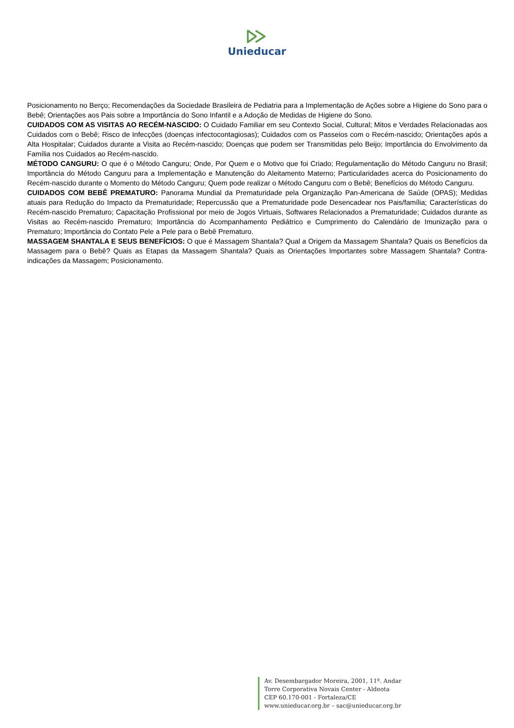Unieducar
Posicionamento no Berço; Recomendações da Sociedade Brasileira de Pediatria para a Implementação de Ações sobre a Higiene do Sono para o Bebê; Orientações aos Pais sobre a Importância do Sono Infantil e a Adoção de Medidas de Higiene do Sono.
CUIDADOS COM AS VISITAS AO RECÉM-NASCIDO: O Cuidado Familiar em seu Contexto Social, Cultural; Mitos e Verdades Relacionadas aos Cuidados com o Bebê; Risco de Infecções (doenças infectocontagiosas); Cuidados com os Passeios com o Recém-nascido; Orientações após a Alta Hospitalar; Cuidados durante a Visita ao Recém-nascido; Doenças que podem ser Transmitidas pelo Beijo; Importância do Envolvimento da Família nos Cuidados ao Recém-nascido.
MÉTODO CANGURU: O que é o Método Canguru; Onde, Por Quem e o Motivo que foi Criado; Regulamentação do Método Canguru no Brasil; Importância do Método Canguru para a Implementação e Manutenção do Aleitamento Materno; Particularidades acerca do Posicionamento do Recém-nascido durante o Momento do Método Canguru; Quem pode realizar o Método Canguru com o Bebê; Benefícios do Método Canguru.
CUIDADOS COM BEBÊ PREMATURO: Panorama Mundial da Prematuridade pela Organização Pan-Americana de Saúde (OPAS); Medidas atuais para Redução do Impacto da Prematuridade; Repercussão que a Prematuridade pode Desencadear nos Pais/família; Características do Recém-nascido Prematuro; Capacitação Profissional por meio de Jogos Virtuais, Softwares Relacionados a Prematuridade; Cuidados durante as Visitas ao Recém-nascido Prematuro; Importância do Acompanhamento Pediátrico e Cumprimento do Calendário de Imunização para o Prematuro; Importância do Contato Pele a Pele para o Bebê Prematuro.
MASSAGEM SHANTALA E SEUS BENEFÍCIOS: O que é Massagem Shantala? Qual a Origem da Massagem Shantala? Quais os Benefícios da Massagem para o Bebê? Quais as Etapas da Massagem Shantala? Quais as Orientações Importantes sobre Massagem Shantala? Contra-indicações da Massagem; Posicionamento.
Av. Desembargador Moreira, 2001, 11º. Andar
Torre Corporativa Novais Center - Aldeota
CEP 60.170-001 - Fortaleza/CE
www.unieducar.org.br – sac@unieducar.org.br